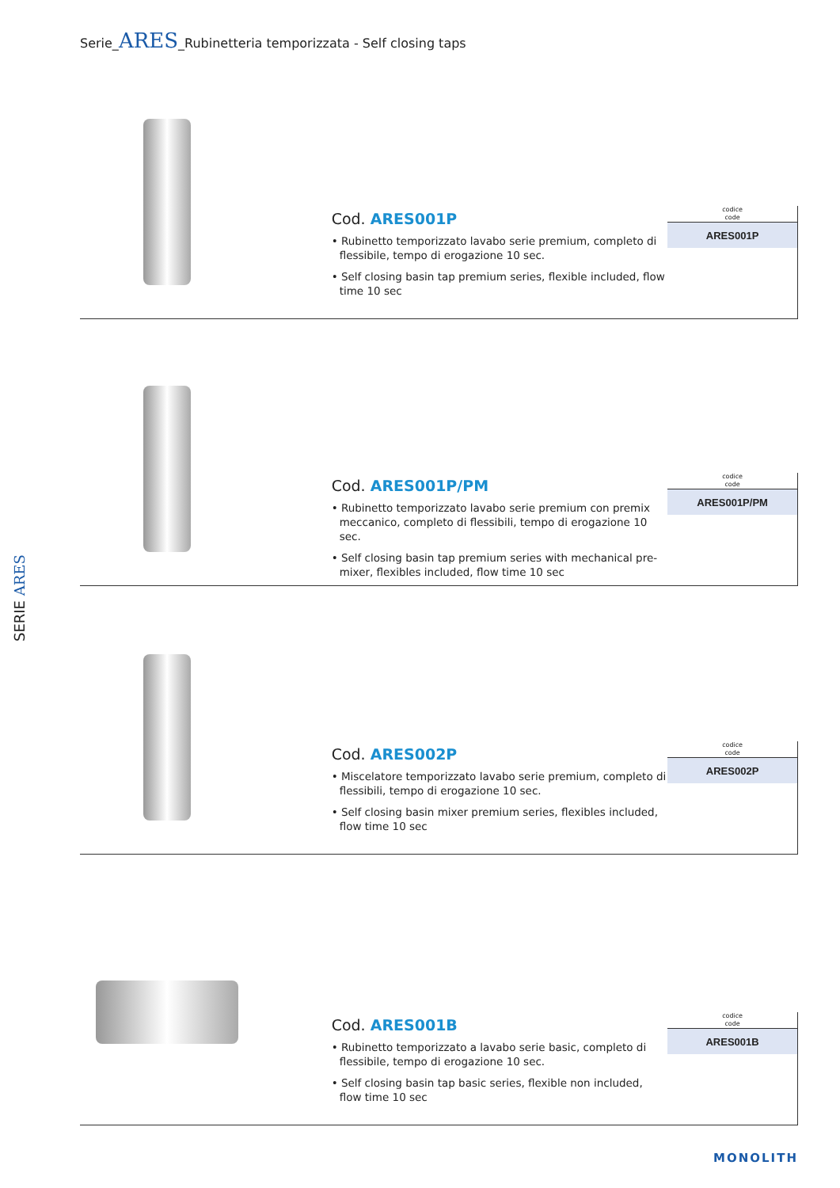Serie_ARES_Rubinetteria temporizzata - Self closing taps
SERIE ARES
Cod. ARES001P
• Rubinetto temporizzato lavabo serie premium, completo di flessibile, tempo di erogazione 10 sec.
• Self closing basin tap premium series, flexible included, flow time 10 sec
codice
code
| ARES001P |
| --- |
Cod. ARES001P/PM
• Rubinetto temporizzato lavabo serie premium con premix meccanico, completo di flessibili, tempo di erogazione 10 sec.
• Self closing basin tap premium series with mechanical pre-mixer, flexibles included, flow time 10 sec
codice
code
| ARES001P/PM |
| --- |
Cod. ARES002P
• Miscelatore temporizzato lavabo serie premium, completo di flessibili, tempo di erogazione 10 sec.
• Self closing basin mixer premium series, flexibles included, flow time 10 sec
codice
code
| ARES002P |
| --- |
Cod. ARES001B
• Rubinetto temporizzato a lavabo serie basic, completo di flessibile, tempo di erogazione 10 sec.
• Self closing basin tap basic series, flexible non included, flow time 10 sec
codice
code
| ARES001B |
| --- |
MONOLITH